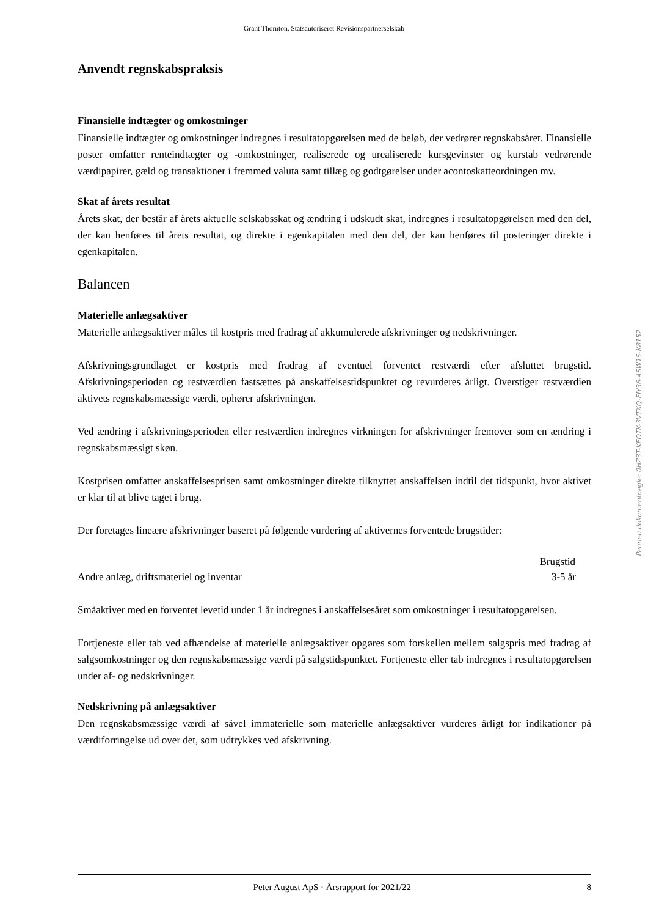Grant Thornton, Statsautoriseret Revisionspartnerselskab
Anvendt regnskabspraksis
Finansielle indtægter og omkostninger
Finansielle indtægter og omkostninger indregnes i resultatopgørelsen med de beløb, der vedrører regnskabsåret. Finansielle poster omfatter renteindtægter og -omkostninger, realiserede og urealiserede kursgevinster og kurstab vedrørende værdipapirer, gæld og transaktioner i fremmed valuta samt tillæg og godtgørelser under acontoskatteordningen mv.
Skat af årets resultat
Årets skat, der består af årets aktuelle selskabsskat og ændring i udskudt skat, indregnes i resultatopgørelsen med den del, der kan henføres til årets resultat, og direkte i egenkapitalen med den del, der kan henføres til posteringer direkte i egenkapitalen.
Balancen
Materielle anlægsaktiver
Materielle anlægsaktiver måles til kostpris med fradrag af akkumulerede afskrivninger og nedskrivninger.
Afskrivningsgrundlaget er kostpris med fradrag af eventuel forventet restværdi efter afsluttet brugstid. Afskrivningsperioden og restværdien fastsættes på anskaffelsestidspunktet og revurderes årligt. Overstiger restværdien aktivets regnskabsmæssige værdi, ophører afskrivningen.
Ved ændring i afskrivningsperioden eller restværdien indregnes virkningen for afskrivninger fremover som en ændring i regnskabsmæssigt skøn.
Kostprisen omfatter anskaffelsesprisen samt omkostninger direkte tilknyttet anskaffelsen indtil det tidspunkt, hvor aktivet er klar til at blive taget i brug.
Der foretages lineære afskrivninger baseret på følgende vurdering af aktivernes forventede brugstider:
| | Brugstid |
| --- | --- |
| Andre anlæg, driftsmateriel og inventar | 3-5 år |
Småaktiver med en forventet levetid under 1 år indregnes i anskaffelsesåret som omkostninger i resultatopgørelsen.
Fortjeneste eller tab ved afhændelse af materielle anlægsaktiver opgøres som forskellen mellem salgspris med fradrag af salgsomkostninger og den regnskabsmæssige værdi på salgstidspunktet. Fortjeneste eller tab indregnes i resultatopgørelsen under af- og nedskrivninger.
Nedskrivning på anlægsaktiver
Den regnskabsmæssige værdi af såvel immaterielle som materielle anlægsaktiver vurderes årligt for indikationer på værdiforringelse ud over det, som udtrykkes ved afskrivning.
Penneo dokumentnøgle: 0HZ3T-KEOTK-3VTXQ-FIY36-4SW15-K8152
Peter August ApS · Årsrapport for 2021/22 8